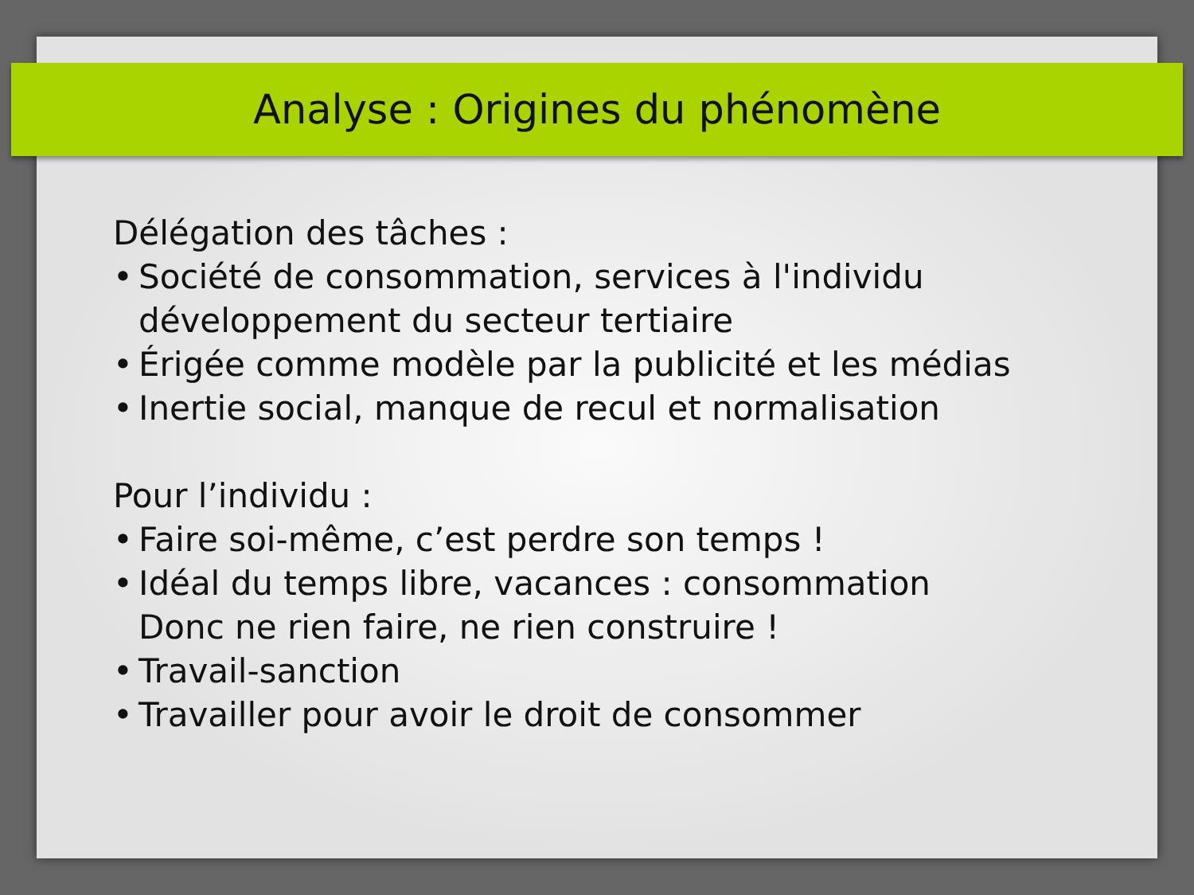Analyse : Origines du phénomène
Délégation des tâches :
• Société de consommation, services à l'individu
développement du secteur tertiaire
• Érigée comme modèle par la publicité et les médias
• Inertie social, manque de recul et normalisation
Pour l’individu :
• Faire soi-même, c’est perdre son temps !
• Idéal du temps libre, vacances : consommation
Donc ne rien faire, ne rien construire !
• Travail-sanction
• Travailler pour avoir le droit de consommer